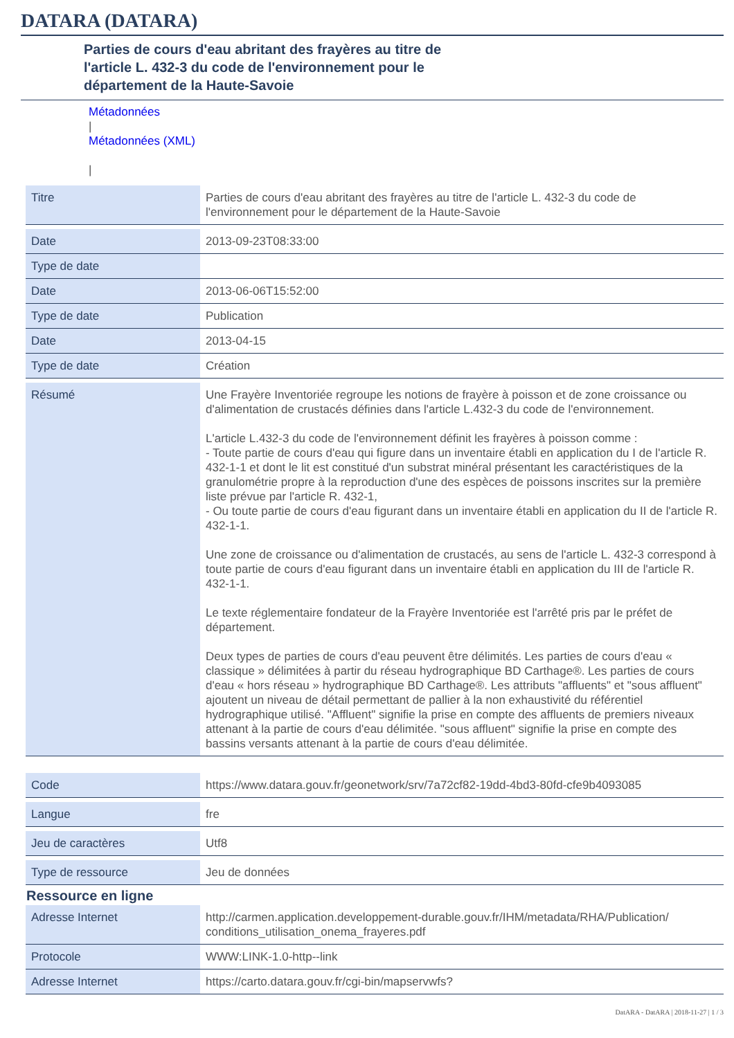DATARA (DATARA)
Parties de cours d'eau abritant des frayères au titre de
l'article L. 432-3 du code de l'environnement pour le
département de la Haute-Savoie
Métadonnées
|
Métadonnées (XML)
|
| Titre | Parties de cours d'eau abritant des frayères au titre de l'article L. 432-3 du code de l'environnement pour le département de la Haute-Savoie |
| Date | 2013-09-23T08:33:00 |
| Type de date | |
| Date | 2013-06-06T15:52:00 |
| Type de date | Publication |
| Date | 2013-04-15 |
| Type de date | Création |
| Résumé | Une Frayère Inventoriée regroupe les notions de frayère à poisson et de zone croissance ou d'alimentation de crustacés définies dans l'article L.432-3 du code de l'environnement. L'article L.432-3 du code de l'environnement définit les frayères à poisson comme : - Toute partie de cours d'eau qui figure dans un inventaire établi en application du I de l'article R. 432-1-1 et dont le lit est constitué d'un substrat minéral présentant les caractéristiques de la granulométrie propre à la reproduction d'une des espèces de poissons inscrites sur la première liste prévue par l'article R. 432-1, - Ou toute partie de cours d'eau figurant dans un inventaire établi en application du II de l'article R. 432-1-1. Une zone de croissance ou d'alimentation de crustacés, au sens de l'article L. 432-3 correspond à toute partie de cours d'eau figurant dans un inventaire établi en application du III de l'article R. 432-1-1. Le texte réglementaire fondateur de la Frayère Inventoriée est l'arrêté pris par le préfet de département. Deux types de parties de cours d'eau peuvent être délimités. Les parties de cours d'eau « classique » délimitées à partir du réseau hydrographique BD Carthage®. Les parties de cours d'eau « hors réseau » hydrographique BD Carthage®. Les attributs "affluents" et "sous affluent" ajoutent un niveau de détail permettant de pallier à la non exhaustivité du référentiel hydrographique utilisé. "Affluent" signifie la prise en compte des affluents de premiers niveaux attenant à la partie de cours d'eau délimitée. "sous affluent" signifie la prise en compte des bassins versants attenant à la partie de cours d'eau délimitée. |
| Code | https://www.datara.gouv.fr/geonetwork/srv/7a72cf82-19dd-4bd3-80fd-cfe9b4093085 |
| Langue | fre |
| Jeu de caractères | Utf8 |
| Type de ressource | Jeu de données |
Ressource en ligne
| Adresse Internet | http://carmen.application.developpement-durable.gouv.fr/IHM/metadata/RHA/Publication/ conditions_utilisation_onema_frayeres.pdf |
| Protocole | WWW:LINK-1.0-http--link |
| Adresse Internet | https://carto.datara.gouv.fr/cgi-bin/mapservwfs? |
DatARA - DatARA | 2018-11-27 | 1 / 3